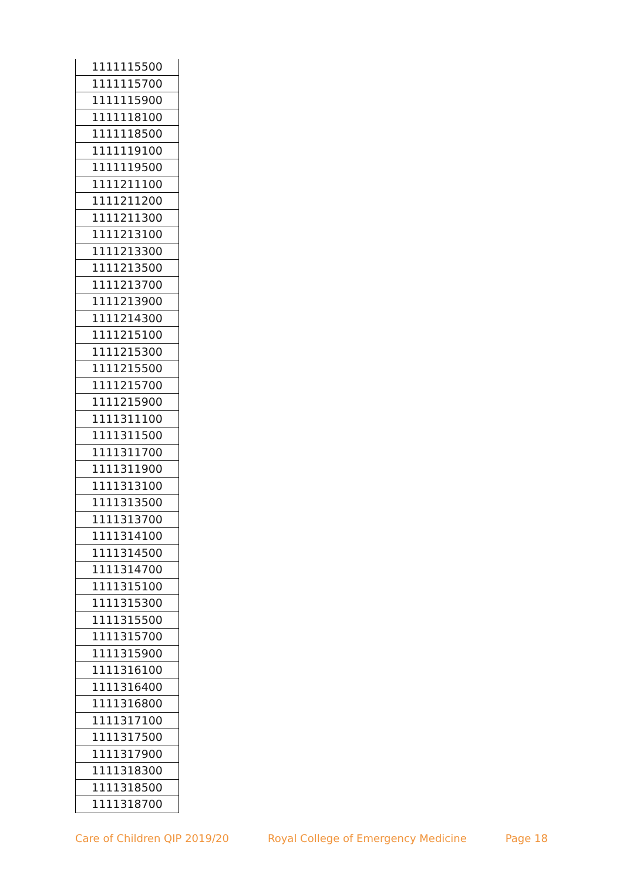| 1111115500 |
| 1111115700 |
| 1111115900 |
| 1111118100 |
| 1111118500 |
| 1111119100 |
| 1111119500 |
| 1111211100 |
| 1111211200 |
| 1111211300 |
| 1111213100 |
| 1111213300 |
| 1111213500 |
| 1111213700 |
| 1111213900 |
| 1111214300 |
| 1111215100 |
| 1111215300 |
| 1111215500 |
| 1111215700 |
| 1111215900 |
| 1111311100 |
| 1111311500 |
| 1111311700 |
| 1111311900 |
| 1111313100 |
| 1111313500 |
| 1111313700 |
| 1111314100 |
| 1111314500 |
| 1111314700 |
| 1111315100 |
| 1111315300 |
| 1111315500 |
| 1111315700 |
| 1111315900 |
| 1111316100 |
| 1111316400 |
| 1111316800 |
| 1111317100 |
| 1111317500 |
| 1111317900 |
| 1111318300 |
| 1111318500 |
| 1111318700 |
Care of Children QIP 2019/20 Royal College of Emergency Medicine Page 18